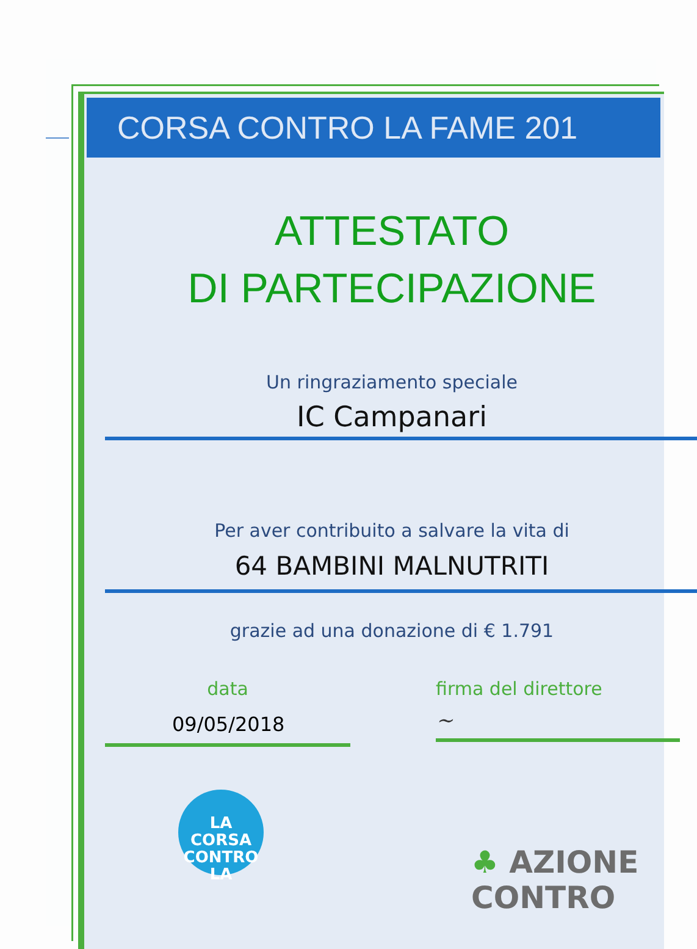CORSA CONTRO LA FAME 201
ATTESTATO
DI PARTECIPAZIONE
Un ringraziamento speciale
IC Campanari
Per aver contribuito a salvare la vita di
64 BAMBINI MALNUTRITI
grazie ad una donazione di € 1.791
data
09/05/2018
firma del direttore
~
LA
CORSA
CONTRO LA
♣ AZIONE
CONTRO